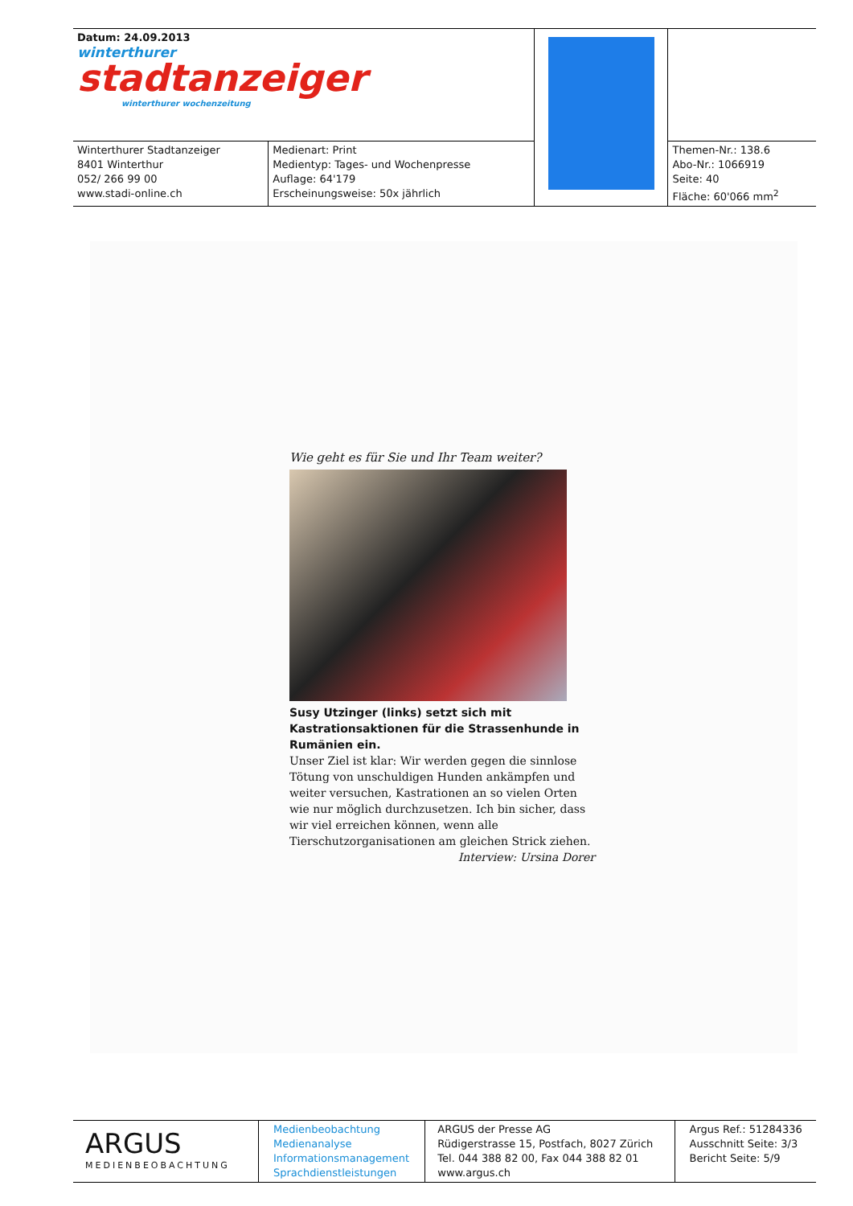| Datum: 24.09.2013 winterthurer stadtanzeiger winterthurer wochenzeitung | | | |
| Winterthurer Stadtanzeiger 8401 Winterthur 052/ 266 99 00 www.stadi-online.ch | Medienart: Print Medientyp: Tages- und Wochenpresse Auflage: 64'179 Erscheinungsweise: 50x jährlich | | Themen-Nr.: 138.6 Abo-Nr.: 1066919 Seite: 40 Fläche: 60'066 mm<sup>2</sup> |
Wie geht es für Sie und Ihr Team weiter?
Susy Utzinger (links) setzt sich mit Kastrationsaktionen für die Strassenhunde in Rumänien ein.
Unser Ziel ist klar: Wir werden gegen die sinnlose Tötung von unschuldigen Hunden ankämpfen und weiter versuchen, Kastrationen an so vielen Orten wie nur möglich durchzusetzen. Ich bin sicher, dass wir viel erreichen können, wenn alle Tierschutzorganisationen am gleichen Strick ziehen.
Interview: Ursina Dorer
| ARGUS MEDIENBEOBACHTUNG | Medienbeobachtung Medienanalyse Informationsmanagement Sprachdienstleistungen | ARGUS der Presse AG Rüdigerstrasse 15, Postfach, 8027 Zürich Tel. 044 388 82 00, Fax 044 388 82 01 www.argus.ch | Argus Ref.: 51284336 Ausschnitt Seite: 3/3 Bericht Seite: 5/9 |